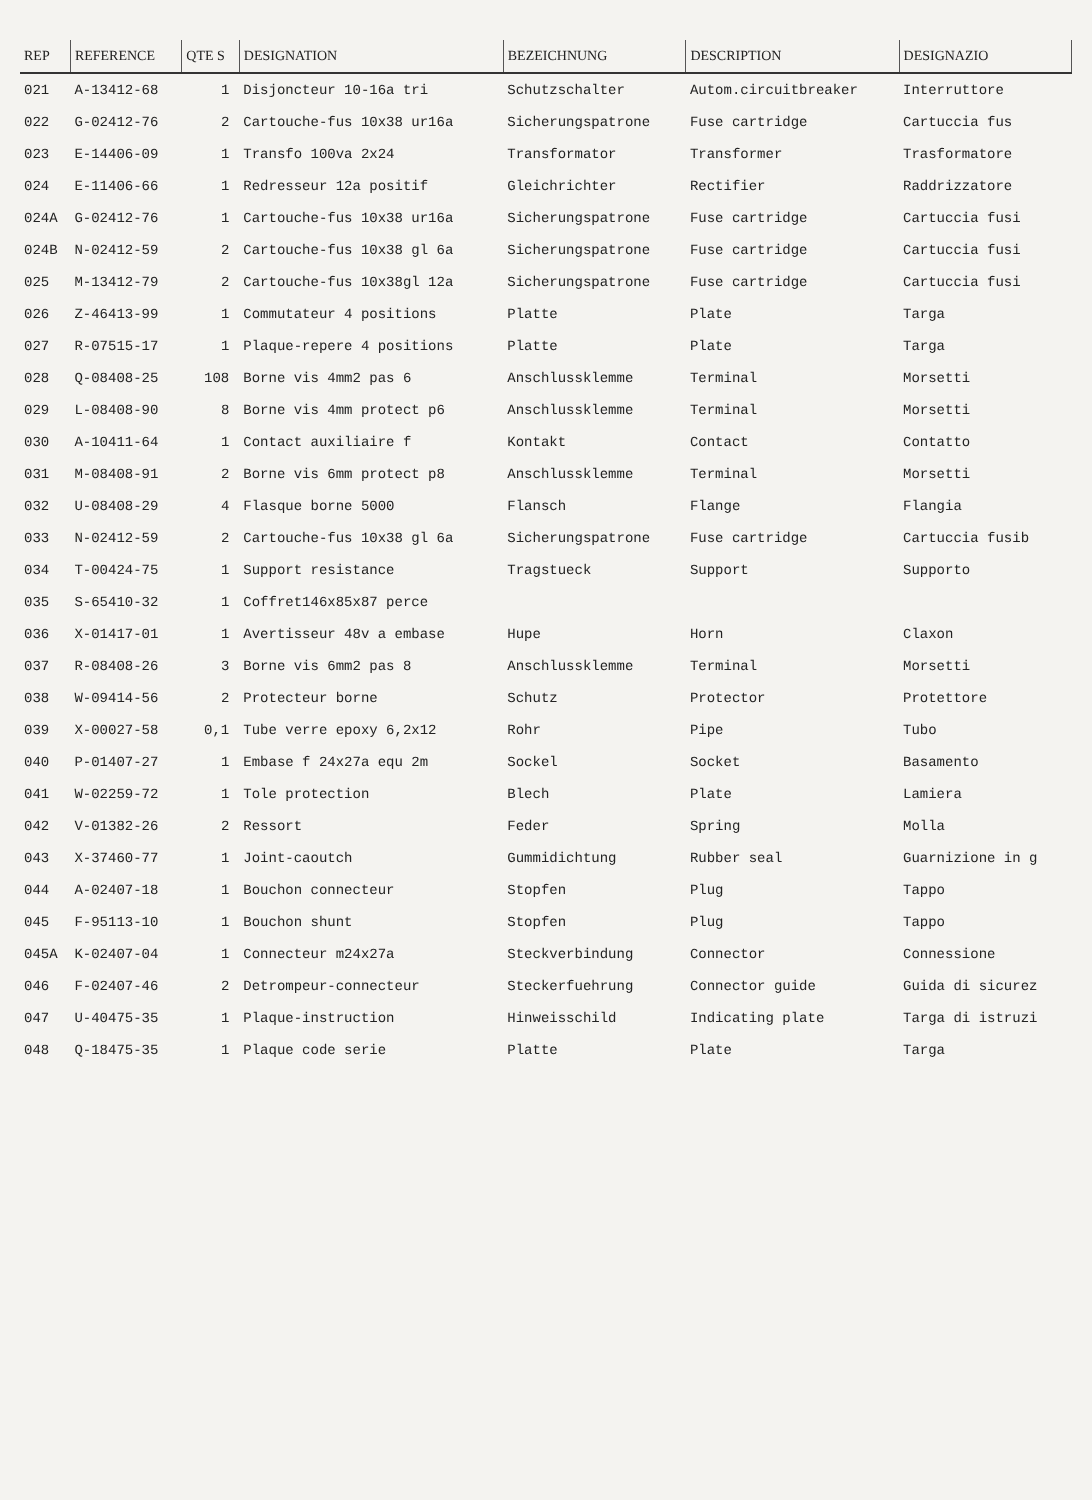| REP | REFERENCE | QTE S | DESIGNATION | BEZEICHNUNG | DESCRIPTION | DESIGNAZIO |
| --- | --- | --- | --- | --- | --- | --- |
| 021 | A-13412-68 | 1 | Disjoncteur 10-16a tri | Schutzschalter | Autom.circuitbreaker | Interruttore |
| 022 | G-02412-76 | 2 | Cartouche-fus 10x38 ur16a | Sicherungspatrone | Fuse cartridge | Cartuccia fus |
| 023 | E-14406-09 | 1 | Transfo 100va 2x24 | Transformator | Transformer | Trasformatore |
| 024 | E-11406-66 | 1 | Redresseur 12a positif | Gleichrichter | Rectifier | Raddrizzatore |
| 024A | G-02412-76 | 1 | Cartouche-fus 10x38 ur16a | Sicherungspatrone | Fuse cartridge | Cartuccia fusi |
| 024B | N-02412-59 | 2 | Cartouche-fus 10x38 gl 6a | Sicherungspatrone | Fuse cartridge | Cartuccia fusi |
| 025 | M-13412-79 | 2 | Cartouche-fus 10x38gl 12a | Sicherungspatrone | Fuse cartridge | Cartuccia fusi |
| 026 | Z-46413-99 | 1 | Commutateur 4 positions | Platte | Plate | Targa |
| 027 | R-07515-17 | 1 | Plaque-repere 4 positions | Platte | Plate | Targa |
| 028 | Q-08408-25 | 108 | Borne vis 4mm2 pas 6 | Anschlussklemme | Terminal | Morsetti |
| 029 | L-08408-90 | 8 | Borne vis 4mm protect p6 | Anschlussklemme | Terminal | Morsetti |
| 030 | A-10411-64 | 1 | Contact auxiliaire f | Kontakt | Contact | Contatto |
| 031 | M-08408-91 | 2 | Borne vis 6mm protect p8 | Anschlussklemme | Terminal | Morsetti |
| 032 | U-08408-29 | 4 | Flasque borne 5000 | Flansch | Flange | Flangia |
| 033 | N-02412-59 | 2 | Cartouche-fus 10x38 gl 6a | Sicherungspatrone | Fuse cartridge | Cartuccia fusib |
| 034 | T-00424-75 | 1 | Support resistance | Tragstueck | Support | Supporto |
| 035 | S-65410-32 | 1 | Coffret146x85x87 perce | | | |
| 036 | X-01417-01 | 1 | Avertisseur 48v a embase | Hupe | Horn | Claxon |
| 037 | R-08408-26 | 3 | Borne vis 6mm2 pas 8 | Anschlussklemme | Terminal | Morsetti |
| 038 | W-09414-56 | 2 | Protecteur borne | Schutz | Protector | Protettore |
| 039 | X-00027-58 | 0,1 | Tube verre epoxy 6,2x12 | Rohr | Pipe | Tubo |
| 040 | P-01407-27 | 1 | Embase f 24x27a equ 2m | Sockel | Socket | Basamento |
| 041 | W-02259-72 | 1 | Tole protection | Blech | Plate | Lamiera |
| 042 | V-01382-26 | 2 | Ressort | Feder | Spring | Molla |
| 043 | X-37460-77 | 1 | Joint-caoutch | Gummidichtung | Rubber seal | Guarnizione in g |
| 044 | A-02407-18 | 1 | Bouchon connecteur | Stopfen | Plug | Tappo |
| 045 | F-95113-10 | 1 | Bouchon shunt | Stopfen | Plug | Tappo |
| 045A | K-02407-04 | 1 | Connecteur m24x27a | Steckverbindung | Connector | Connessione |
| 046 | F-02407-46 | 2 | Detrompeur-connecteur | Steckerfuehrung | Connector guide | Guida di sicurez |
| 047 | U-40475-35 | 1 | Plaque-instruction | Hinweisschild | Indicating plate | Targa di istruzi |
| 048 | Q-18475-35 | 1 | Plaque code serie | Platte | Plate | Targa |